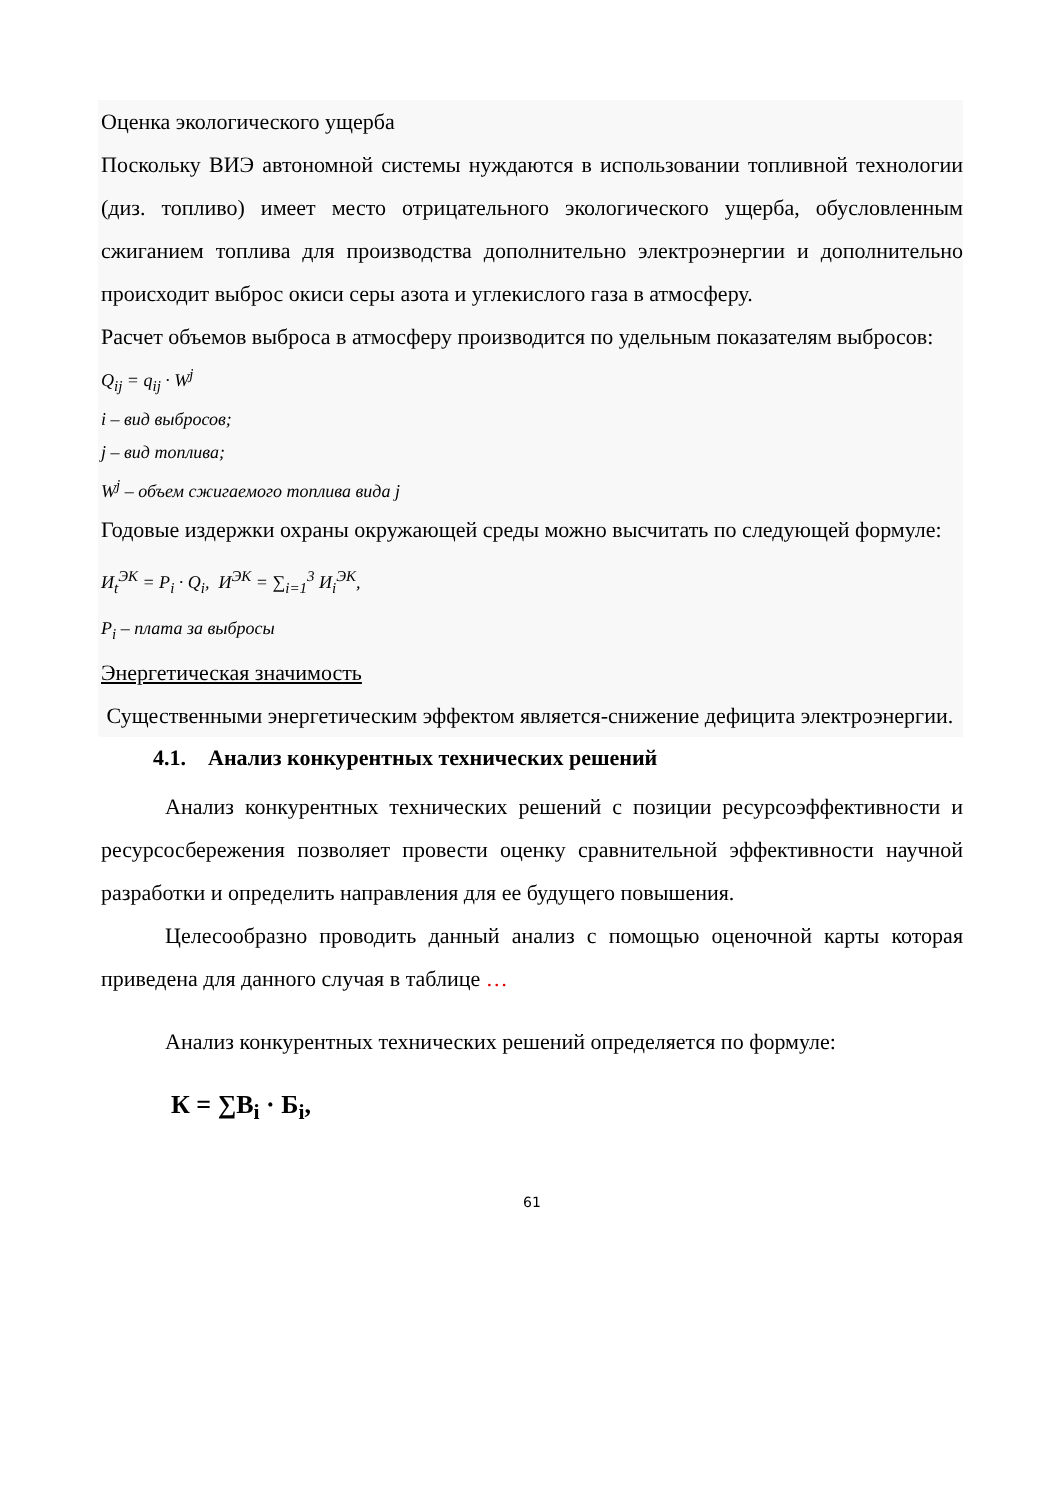Оценка экологического ущерба
Поскольку ВИЭ автономной системы нуждаются в использовании топливной технологии (диз. топливо) имеет место отрицательного экологического ущерба, обусловленным сжиганием топлива для производства дополнительно электроэнергии и дополнительно происходит выброс окиси серы азота и углекислого газа в атмосферу.
Расчет объемов выброса в атмосферу производится по удельным показателям выбросов:
Q<sub>ij</sub> = q<sub>ij</sub> · W<sup>j</sup>
i – вид выбросов;
j – вид топлива;
W<sup>j</sup> – объем сжигаемого топлива вида j
Годовые издержки охраны окружающей среды можно высчитать по следующей формуле:
И<sub>t</sub><sup>ЭК</sup> = P<sub>i</sub> · Q<sub>i</sub>, И<sup>ЭК</sup> = ∑<sub>i=1</sub><sup>3</sup> И<sub>i</sub><sup>ЭК</sup>,
P<sub>i</sub> – плата за выбросы
Энергетическая значимость
Существенными энергетическим эффектом является-снижение дефицита электроэнергии.
4.1. Анализ конкурентных технических решений
Анализ конкурентных технических решений с позиции ресурсоэффективности и ресурсосбережения позволяет провести оценку сравнительной эффективности научной разработки и определить направления для ее будущего повышения.
Целесообразно проводить данный анализ с помощью оценочной карты которая приведена для данного случая в таблице …
Анализ конкурентных технических решений определяется по формуле:
К = ∑В<sub>i</sub> · Б<sub>i</sub>,
61